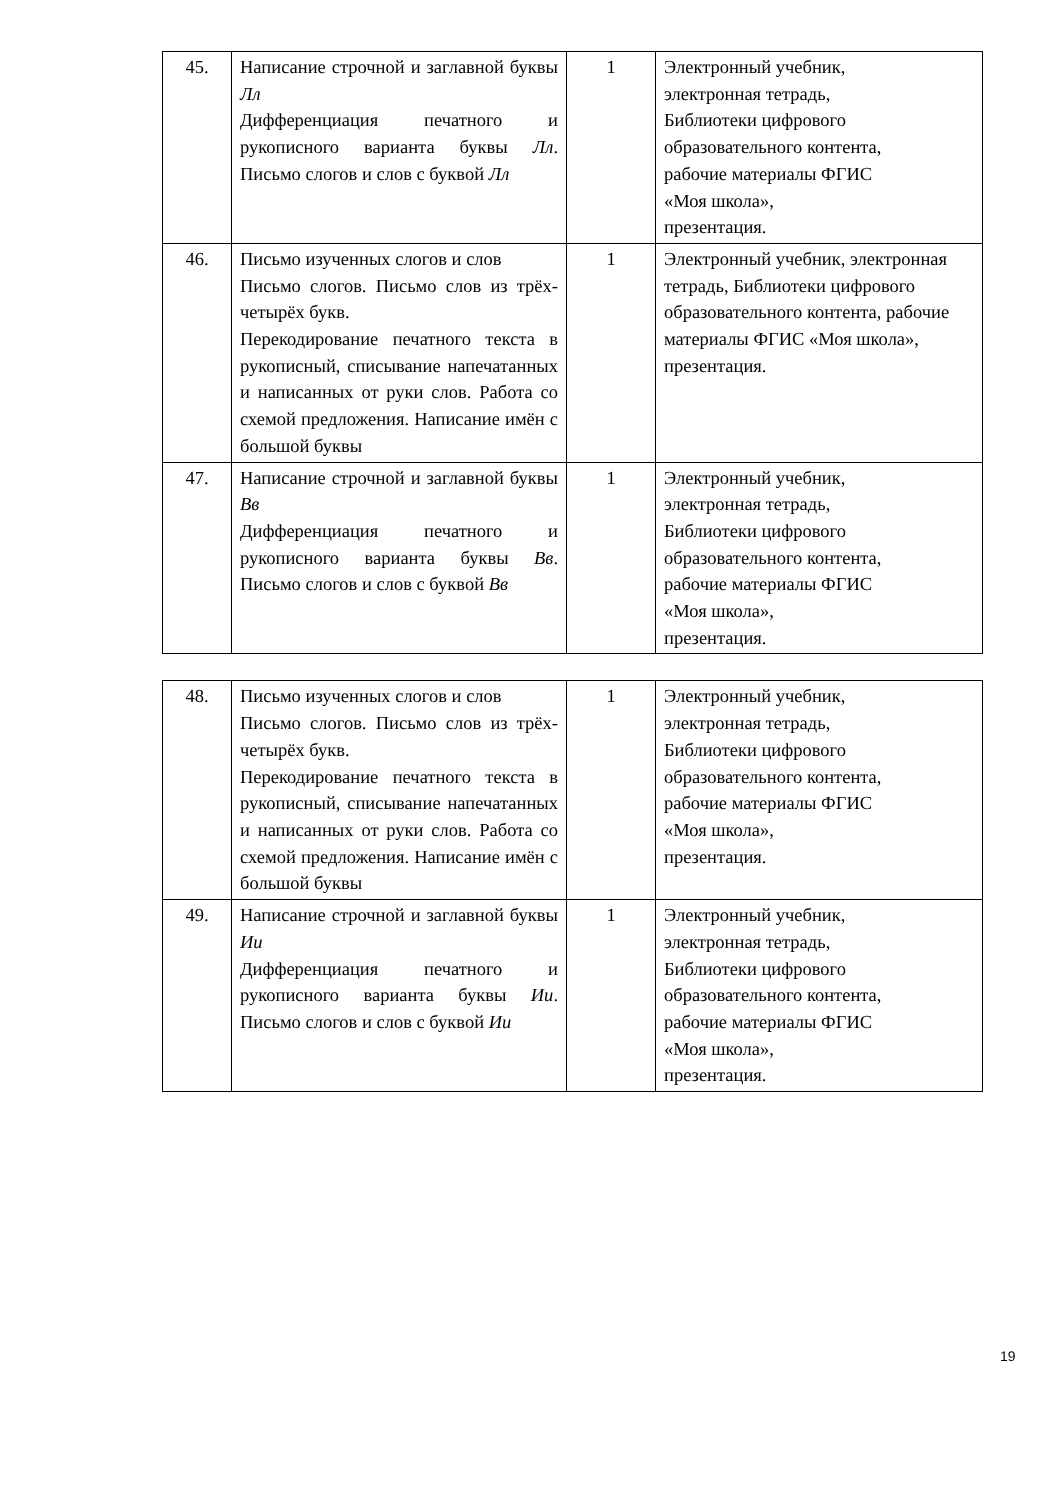| 45. | Написание строчной и заглавной буквы Лл Дифференциация печатного и рукописного варианта буквы Лл . Письмо слогов и слов с буквой Лл | 1 | Электронный учебник, электронная тетрадь, Библиотеки цифрового образовательного контента, рабочие материалы ФГИС «Моя школа», презентация. |
| 46. | Письмо изученных слогов и слов Письмо слогов. Письмо слов из трёх-четырёх букв. Перекодирование печатного текста в рукописный, списывание напечатанных и написанных от руки слов. Работа со схемой предложения. Написание имён с большой буквы | 1 | Электронный учебник, электронная тетрадь, Библиотеки цифрового образовательного контента, рабочие материалы ФГИС «Моя школа», презентация. |
| 47. | Написание строчной и заглавной буквы Вв Дифференциация печатного и рукописного варианта буквы Вв . Письмо слогов и слов с буквой Вв | 1 | Электронный учебник, электронная тетрадь, Библиотеки цифрового образовательного контента, рабочие материалы ФГИС «Моя школа», презентация. |
| 48. | Письмо изученных слогов и слов Письмо слогов. Письмо слов из трёх-четырёх букв. Перекодирование печатного текста в рукописный, списывание напечатанных и написанных от руки слов. Работа со схемой предложения. Написание имён с большой буквы | 1 | Электронный учебник, электронная тетрадь, Библиотеки цифрового образовательного контента, рабочие материалы ФГИС «Моя школа», презентация. |
| 49. | Написание строчной и заглавной буквы Ии Дифференциация печатного и рукописного варианта буквы Ии . Письмо слогов и слов с буквой Ии | 1 | Электронный учебник, электронная тетрадь, Библиотеки цифрового образовательного контента, рабочие материалы ФГИС «Моя школа», презентация. |
19